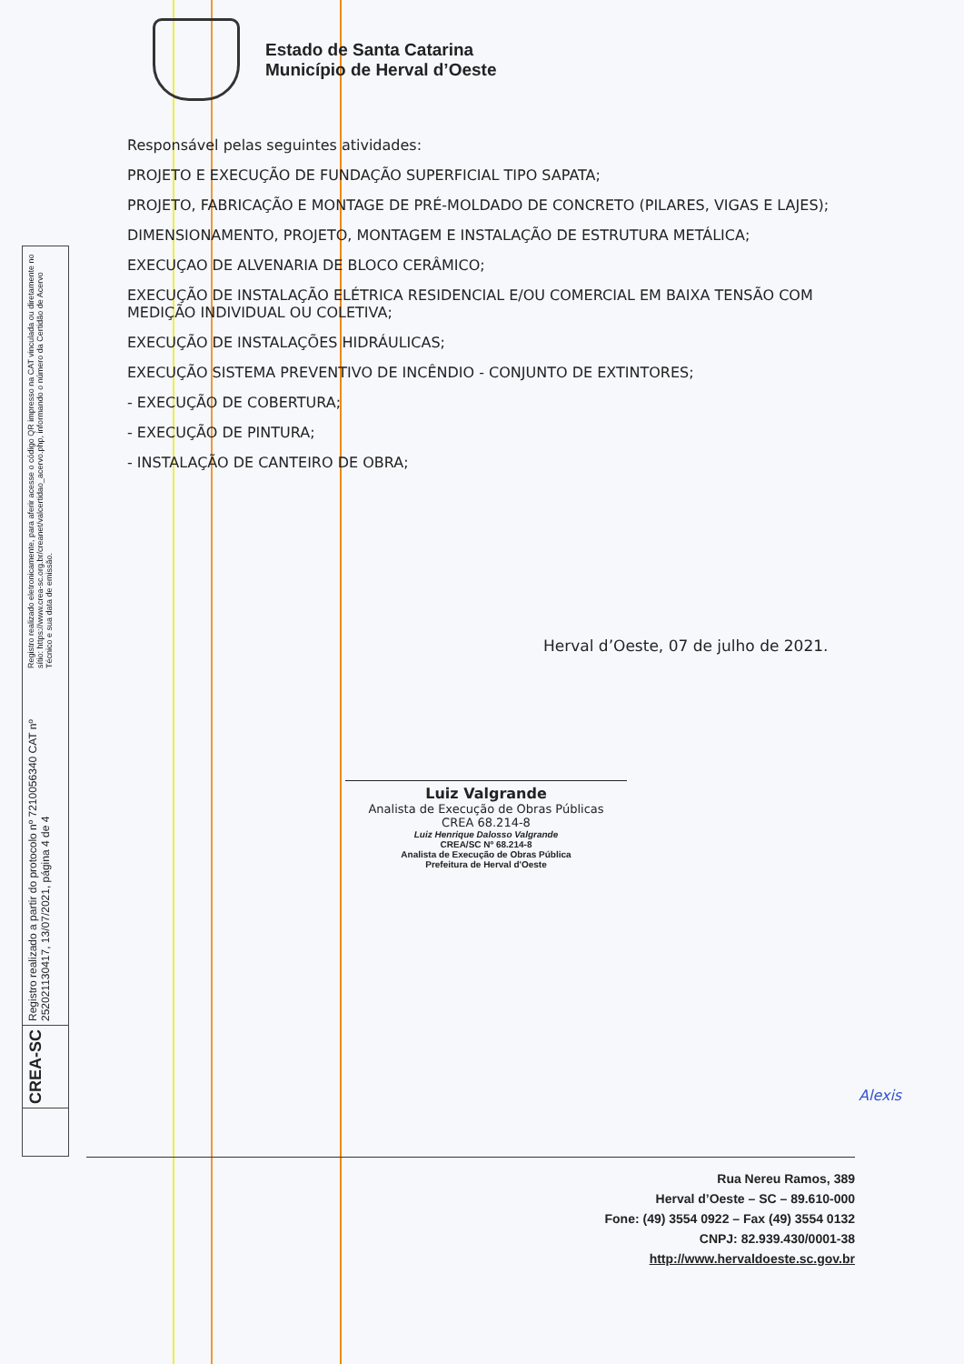Estado de Santa Catarina
Município de Herval d’Oeste
Responsável pelas seguintes atividades:
PROJETO E EXECUÇÃO DE FUNDAÇÃO SUPERFICIAL TIPO SAPATA;
PROJETO, FABRICAÇÃO E MONTAGE DE PRÉ-MOLDADO DE CONCRETO (PILARES, VIGAS E LAJES);
DIMENSIONAMENTO, PROJETO, MONTAGEM E INSTALAÇÃO DE ESTRUTURA METÁLICA;
EXECUÇAO DE ALVENARIA DE BLOCO CERÂMICO;
EXECUÇÃO DE INSTALAÇÃO ELÉTRICA RESIDENCIAL E/OU COMERCIAL EM BAIXA TENSÃO COM MEDIÇÃO INDIVIDUAL OU COLETIVA;
EXECUÇÃO DE INSTALAÇÕES HIDRÁULICAS;
EXECUÇÃO SISTEMA PREVENTIVO DE INCÊNDIO - CONJUNTO DE EXTINTORES;
- EXECUÇÃO DE COBERTURA;
- EXECUÇÃO DE PINTURA;
- INSTALAÇÃO DE CANTEIRO DE OBRA;
Herval d’Oeste, 07 de julho de 2021.
Luiz Valgrande
Analista de Execução de Obras Públicas
CREA 68.214-8
Luiz Henrique Dalosso Valgrande
CREA/SC Nº 68.214-8
Analista de Execução de Obras Pública
Prefeitura de Herval d'Oeste
Registro realizado eletronicamente, para aferir acesse o código QR impresso na CAT vinculada ou diretamente no sítio: https://www.crea-sc.org.br/creanet/valcertidao_acervo.php, informando o número da Certidão de Acervo Técnico e sua data de emissão.
Registro realizado a partir do protocolo nº 7210056340 CAT nº 252021130417, 13/07/2021, página 4 de 4
CREA-SC
Rua Nereu Ramos, 389
Herval d’Oeste – SC – 89.610-000
Fone: (49) 3554 0922 – Fax (49) 3554 0132
CNPJ: 82.939.430/0001-38
http://www.hervaldoeste.sc.gov.br
Alexis